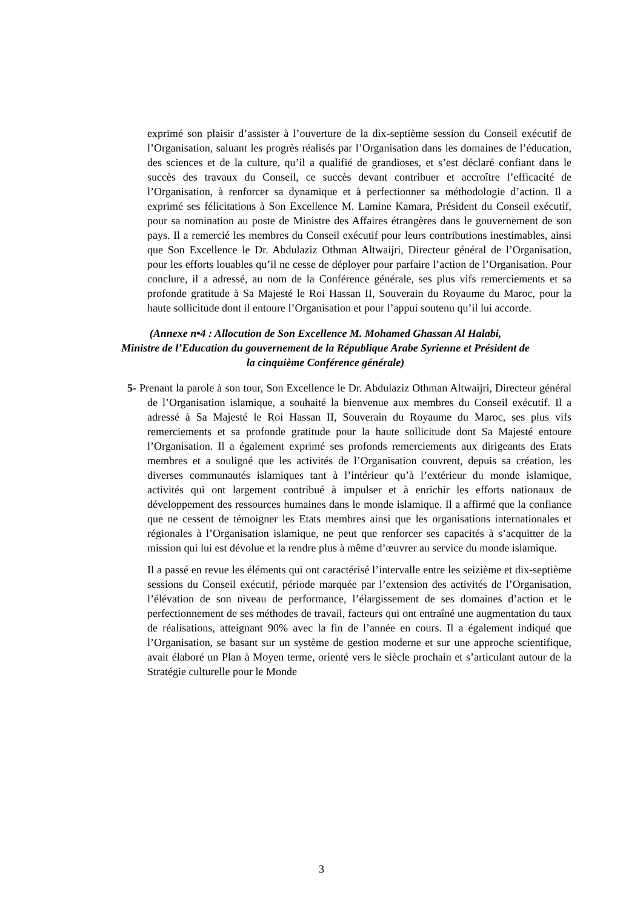exprimé son plaisir d’assister à l’ouverture de la dix-septième session du Conseil exécutif de l’Organisation, saluant les progrès réalisés par l’Organisation dans les domaines de l’éducation, des sciences et de la culture, qu’il a qualifié de grandioses, et s’est déclaré confiant dans le succès des travaux du Conseil, ce succès devant contribuer et accroître l’efficacité de l’Organisation, à renforcer sa dynamique et à perfectionner sa méthodologie d’action. Il a exprimé ses félicitations à Son Excellence M. Lamine Kamara, Président du Conseil exécutif, pour sa nomination au poste de Ministre des Affaires étrangères dans le gouvernement de son pays. Il a remercié les membres du Conseil exécutif pour leurs contributions inestimables, ainsi que Son Excellence le Dr. Abdulaziz Othman Altwaijri, Directeur général de l’Organisation, pour les efforts louables qu’il ne cesse de déployer pour parfaire l’action de l’Organisation. Pour conclure, il a adressé, au nom de la Conférence générale, ses plus vifs remerciements et sa profonde gratitude à Sa Majesté le Roi Hassan II, Souverain du Royaume du Maroc, pour la haute sollicitude dont il entoure l’Organisation et pour l’appui soutenu qu’il lui accorde.
(Annexe n•4 : Allocution de Son Excellence M. Mohamed Ghassan Al Halabi,
Ministre de l’Education du gouvernement de la République Arabe Syrienne et Président de
la cinquième Conférence générale)
5- Prenant la parole à son tour, Son Excellence le Dr. Abdulaziz Othman Altwaijri, Directeur général de l’Organisation islamique, a souhaité la bienvenue aux membres du Conseil exécutif. Il a adressé à Sa Majesté le Roi Hassan II, Souverain du Royaume du Maroc, ses plus vifs remerciements et sa profonde gratitude pour la haute sollicitude dont Sa Majesté entoure l’Organisation. Il a également exprimé ses profonds remerciements aux dirigeants des Etats membres et a souligné que les activités de l’Organisation couvrent, depuis sa création, les diverses communautés islamiques tant à l’intérieur qu’à l’extérieur du monde islamique, activités qui ont largement contribué à impulser et à enrichir les efforts nationaux de développement des ressources humaines dans le monde islamique. Il a affirmé que la confiance que ne cessent de témoigner les Etats membres ainsi que les organisations internationales et régionales à l’Organisation islamique, ne peut que renforcer ses capacités à s’acquitter de la mission qui lui est dévolue et la rendre plus à même d’œuvrer au service du monde islamique.
Il a passé en revue les éléments qui ont caractérisé l’intervalle entre les seizième et dix-septième sessions du Conseil exécutif, période marquée par l’extension des activités de l’Organisation, l’élévation de son niveau de performance, l’élargissement de ses domaines d’action et le perfectionnement de ses méthodes de travail, facteurs qui ont entraîné une augmentation du taux de réalisations, atteignant 90% avec la fin de l’année en cours. Il a également indiqué que l’Organisation, se basant sur un système de gestion moderne et sur une approche scientifique, avait élaboré un Plan à Moyen terme, orienté vers le siècle prochain et s’articulant autour de la Stratégie culturelle pour le Monde
3